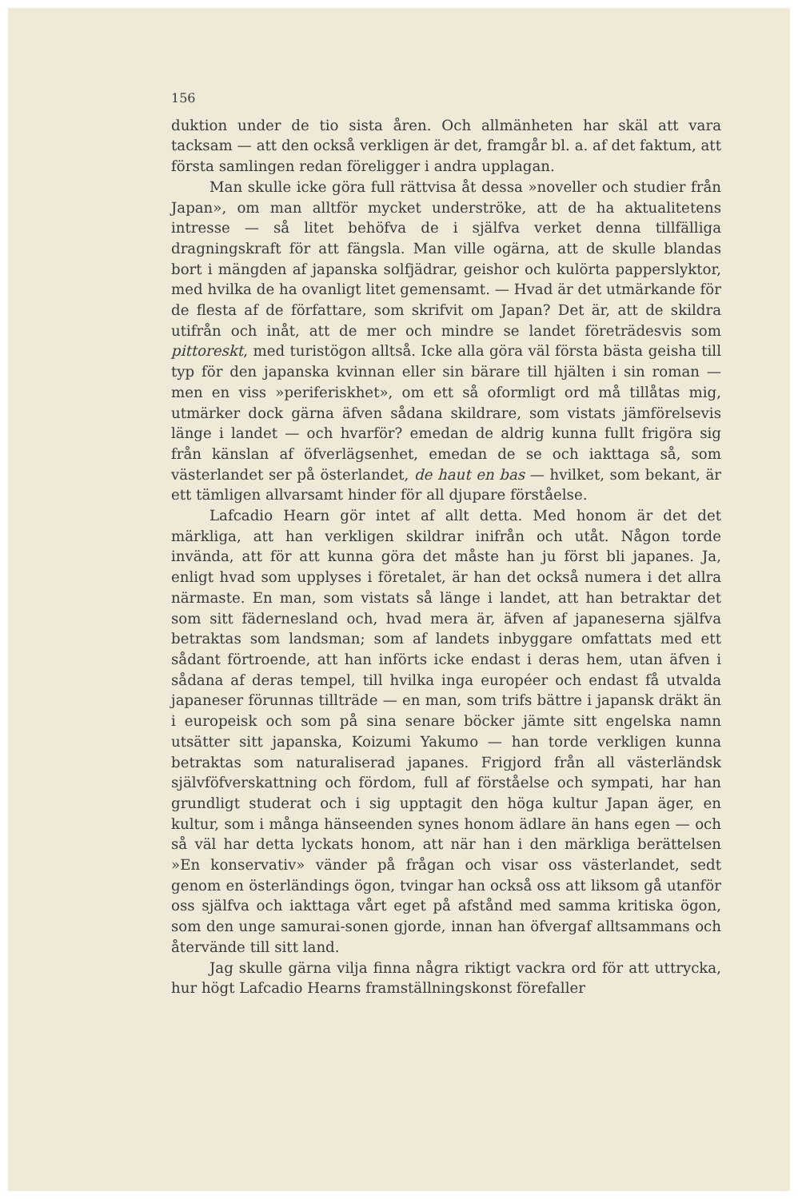156
duktion under de tio sista åren. Och allmänheten har skäl att vara tacksam — att den också verkligen är det, framgår bl. a. af det faktum, att första samlingen redan föreligger i andra upplagan.
Man skulle icke göra full rättvisa åt dessa »noveller och studier från Japan», om man alltför mycket underströke, att de ha aktualitetens intresse — så litet behöfva de i själfva verket denna tillfälliga dragningskraft för att fängsla. Man ville ogärna, att de skulle blandas bort i mängden af japanska solfjädrar, geishor och kulörta papperslyktor, med hvilka de ha ovanligt litet gemensamt. — Hvad är det utmärkande för de flesta af de författare, som skrifvit om Japan? Det är, att de skildra utifrån och inåt, att de mer och mindre se landet företrädesvis som pittoreskt, med turistögon alltså. Icke alla göra väl första bästa geisha till typ för den japanska kvinnan eller sin bärare till hjälten i sin roman — men en viss »periferiskhet», om ett så oformligt ord må tillåtas mig, utmärker dock gärna äfven sådana skildrare, som vistats jämförelsevis länge i landet — och hvarför? emedan de aldrig kunna fullt frigöra sig från känslan af öfverlägsenhet, emedan de se och iakttaga så, som västerlandet ser på österlandet, de haut en bas — hvilket, som bekant, är ett tämligen allvarsamt hinder för all djupare förståelse.
Lafcadio Hearn gör intet af allt detta. Med honom är det det märkliga, att han verkligen skildrar inifrån och utåt. Någon torde invända, att för att kunna göra det måste han ju först bli japanes. Ja, enligt hvad som upplyses i företalet, är han det också numera i det allra närmaste. En man, som vistats så länge i landet, att han betraktar det som sitt fädernesland och, hvad mera är, äfven af japaneserna själfva betraktas som landsman; som af landets inbyggare omfattats med ett sådant förtroende, att han införts icke endast i deras hem, utan äfven i sådana af deras tempel, till hvilka inga européer och endast få utvalda japaneser förunnas tillträde — en man, som trifs bättre i japansk dräkt än i europeisk och som på sina senare böcker jämte sitt engelska namn utsätter sitt japanska, Koizumi Yakumo — han torde verkligen kunna betraktas som naturaliserad japanes. Frigjord från all västerländsk självföfverskattning och fördom, full af förståelse och sympati, har han grundligt studerat och i sig upptagit den höga kultur Japan äger, en kultur, som i många hänseenden synes honom ädlare än hans egen — och så väl har detta lyckats honom, att när han i den märkliga berättelsen »En konservativ» vänder på frågan och visar oss västerlandet, sedt genom en österländings ögon, tvingar han också oss att liksom gå utanför oss själfva och iakttaga vårt eget på afstånd med samma kritiska ögon, som den unge samurai-sonen gjorde, innan han öfvergaf alltsammans och återvände till sitt land.
Jag skulle gärna vilja finna några riktigt vackra ord för att uttrycka, hur högt Lafcadio Hearns framställningskonst förefaller